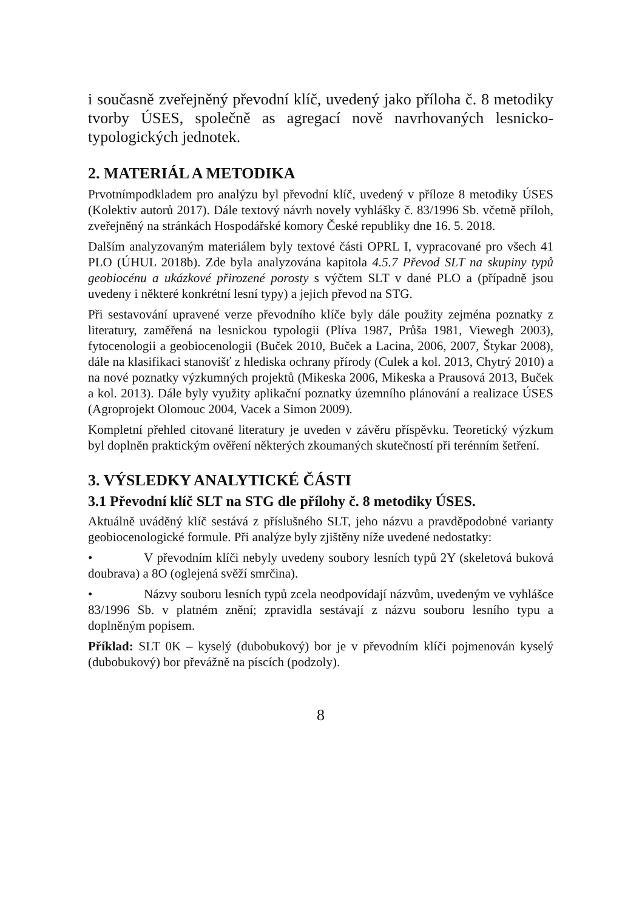i současně zveřejněný převodní klíč, uvedený jako příloha č. 8 metodiky tvorby ÚSES, společně as agregací nově navrhovaných lesnicko-typologických jednotek.
2. MATERIÁL A METODIKA
Prvotnímpodkladem pro analýzu byl převodní klíč, uvedený v příloze 8 metodiky ÚSES (Kolektiv autorů 2017). Dále textový návrh novely vyhlášky č. 83/1996 Sb. včetně příloh, zveřejněný na stránkách Hospodářské komory České republiky dne 16. 5. 2018.
Dalším analyzovaným materiálem byly textové části OPRL I, vypracované pro všech 41 PLO (ÚHUL 2018b). Zde byla analyzována kapitola 4.5.7 Převod SLT na skupiny typů geobiocénu a ukázkové přirozené porosty s výčtem SLT v dané PLO a (případně jsou uvedeny i některé konkrétní lesní typy) a jejich převod na STG.
Při sestavování upravené verze převodního klíče byly dále použity zejména poznatky z literatury, zaměřená na lesnickou typologii (Plíva 1987, Průša 1981, Viewegh 2003), fytocenologii a geobiocenologii (Buček 2010, Buček a Lacina, 2006, 2007, Štykar 2008), dále na klasifikaci stanovišť z hlediska ochrany přírody (Culek a kol. 2013, Chytrý 2010) a na nové poznatky výzkumných projektů (Mikeska 2006, Mikeska a Prausová 2013, Buček a kol. 2013). Dále byly využity aplikační poznatky územního plánování a realizace ÚSES (Agroprojekt Olomouc 2004, Vacek a Simon 2009).
Kompletní přehled citované literatury je uveden v závěru příspěvku. Teoretický výzkum byl doplněn praktickým ověření některých zkoumaných skutečností při terénním šetření.
3. VÝSLEDKY ANALYTICKÉ ČÁSTI
3.1 Převodní klíč SLT na STG dle přílohy č. 8 metodiky ÚSES.
Aktuálně uváděný klíč sestává z příslušného SLT, jeho názvu a pravděpodobné varianty geobiocenologické formule. Při analýze byly zjištěny níže uvedené nedostatky:
• V převodním klíči nebyly uvedeny soubory lesních typů 2Y (skeletová buková doubrava) a 8O (oglejená svěží smrčina).
• Názvy souboru lesních typů zcela neodpovídají názvům, uvedeným ve vyhlášce 83/1996 Sb. v platném znění; zpravidla sestávají z názvu souboru lesního typu a doplněným popisem.
Příklad: SLT 0K – kyselý (dubobukový) bor je v převodním klíči pojmenován kyselý (dubobukový) bor převážně na píscích (podzoly).
8